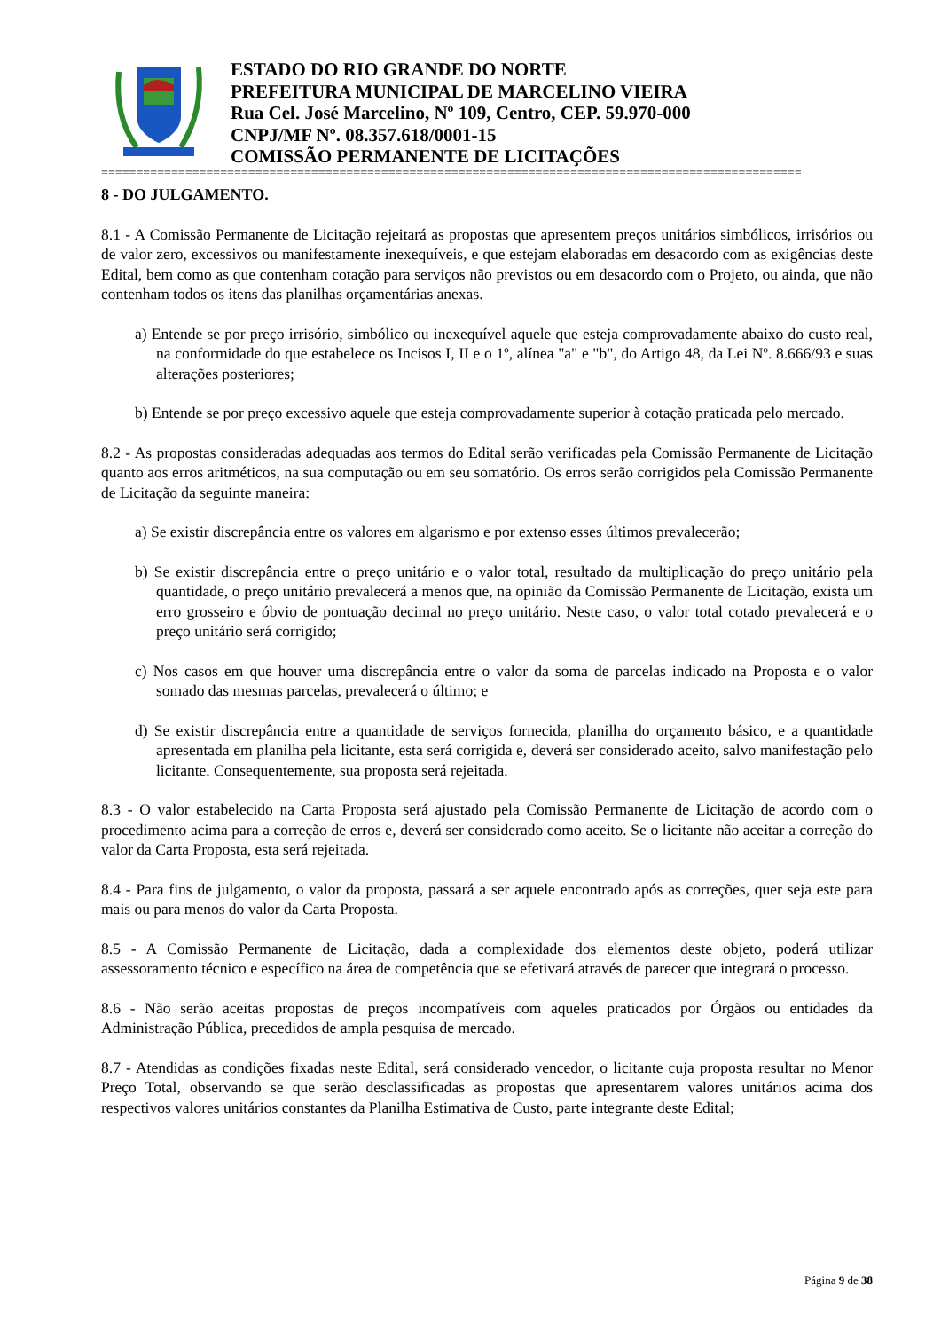ESTADO DO RIO GRANDE DO NORTE
PREFEITURA MUNICIPAL DE MARCELINO VIEIRA
Rua Cel. José Marcelino, Nº 109, Centro, CEP. 59.970-000
CNPJ/MF Nº. 08.357.618/0001-15
COMISSÃO PERMANENTE DE LICITAÇÕES
====================================================================================================
8 - DO JULGAMENTO.
8.1 - A Comissão Permanente de Licitação rejeitará as propostas que apresentem preços unitários simbólicos, irrisórios ou de valor zero, excessivos ou manifestamente inexequíveis, e que estejam elaboradas em desacordo com as exigências deste Edital, bem como as que contenham cotação para serviços não previstos ou em desacordo com o Projeto, ou ainda, que não contenham todos os itens das planilhas orçamentárias anexas.
a) Entende se por preço irrisório, simbólico ou inexequível aquele que esteja comprovadamente abaixo do custo real, na conformidade do que estabelece os Incisos I, II e o 1º, alínea "a" e "b", do Artigo 48, da Lei Nº. 8.666/93 e suas alterações posteriores;
b) Entende se por preço excessivo aquele que esteja comprovadamente superior à cotação praticada pelo mercado.
8.2 - As propostas consideradas adequadas aos termos do Edital serão verificadas pela Comissão Permanente de Licitação quanto aos erros aritméticos, na sua computação ou em seu somatório. Os erros serão corrigidos pela Comissão Permanente de Licitação da seguinte maneira:
a) Se existir discrepância entre os valores em algarismo e por extenso esses últimos prevalecerão;
b) Se existir discrepância entre o preço unitário e o valor total, resultado da multiplicação do preço unitário pela quantidade, o preço unitário prevalecerá a menos que, na opinião da Comissão Permanente de Licitação, exista um erro grosseiro e óbvio de pontuação decimal no preço unitário. Neste caso, o valor total cotado prevalecerá e o preço unitário será corrigido;
c) Nos casos em que houver uma discrepância entre o valor da soma de parcelas indicado na Proposta e o valor somado das mesmas parcelas, prevalecerá o último; e
d) Se existir discrepância entre a quantidade de serviços fornecida, planilha do orçamento básico, e a quantidade apresentada em planilha pela licitante, esta será corrigida e, deverá ser considerado aceito, salvo manifestação pelo licitante. Consequentemente, sua proposta será rejeitada.
8.3 - O valor estabelecido na Carta Proposta será ajustado pela Comissão Permanente de Licitação de acordo com o procedimento acima para a correção de erros e, deverá ser considerado como aceito. Se o licitante não aceitar a correção do valor da Carta Proposta, esta será rejeitada.
8.4 - Para fins de julgamento, o valor da proposta, passará a ser aquele encontrado após as correções, quer seja este para mais ou para menos do valor da Carta Proposta.
8.5 - A Comissão Permanente de Licitação, dada a complexidade dos elementos deste objeto, poderá utilizar assessoramento técnico e específico na área de competência que se efetivará através de parecer que integrará o processo.
8.6 - Não serão aceitas propostas de preços incompatíveis com aqueles praticados por Órgãos ou entidades da Administração Pública, precedidos de ampla pesquisa de mercado.
8.7 - Atendidas as condições fixadas neste Edital, será considerado vencedor, o licitante cuja proposta resultar no Menor Preço Total, observando se que serão desclassificadas as propostas que apresentarem valores unitários acima dos respectivos valores unitários constantes da Planilha Estimativa de Custo, parte integrante deste Edital;
Página 9 de 38